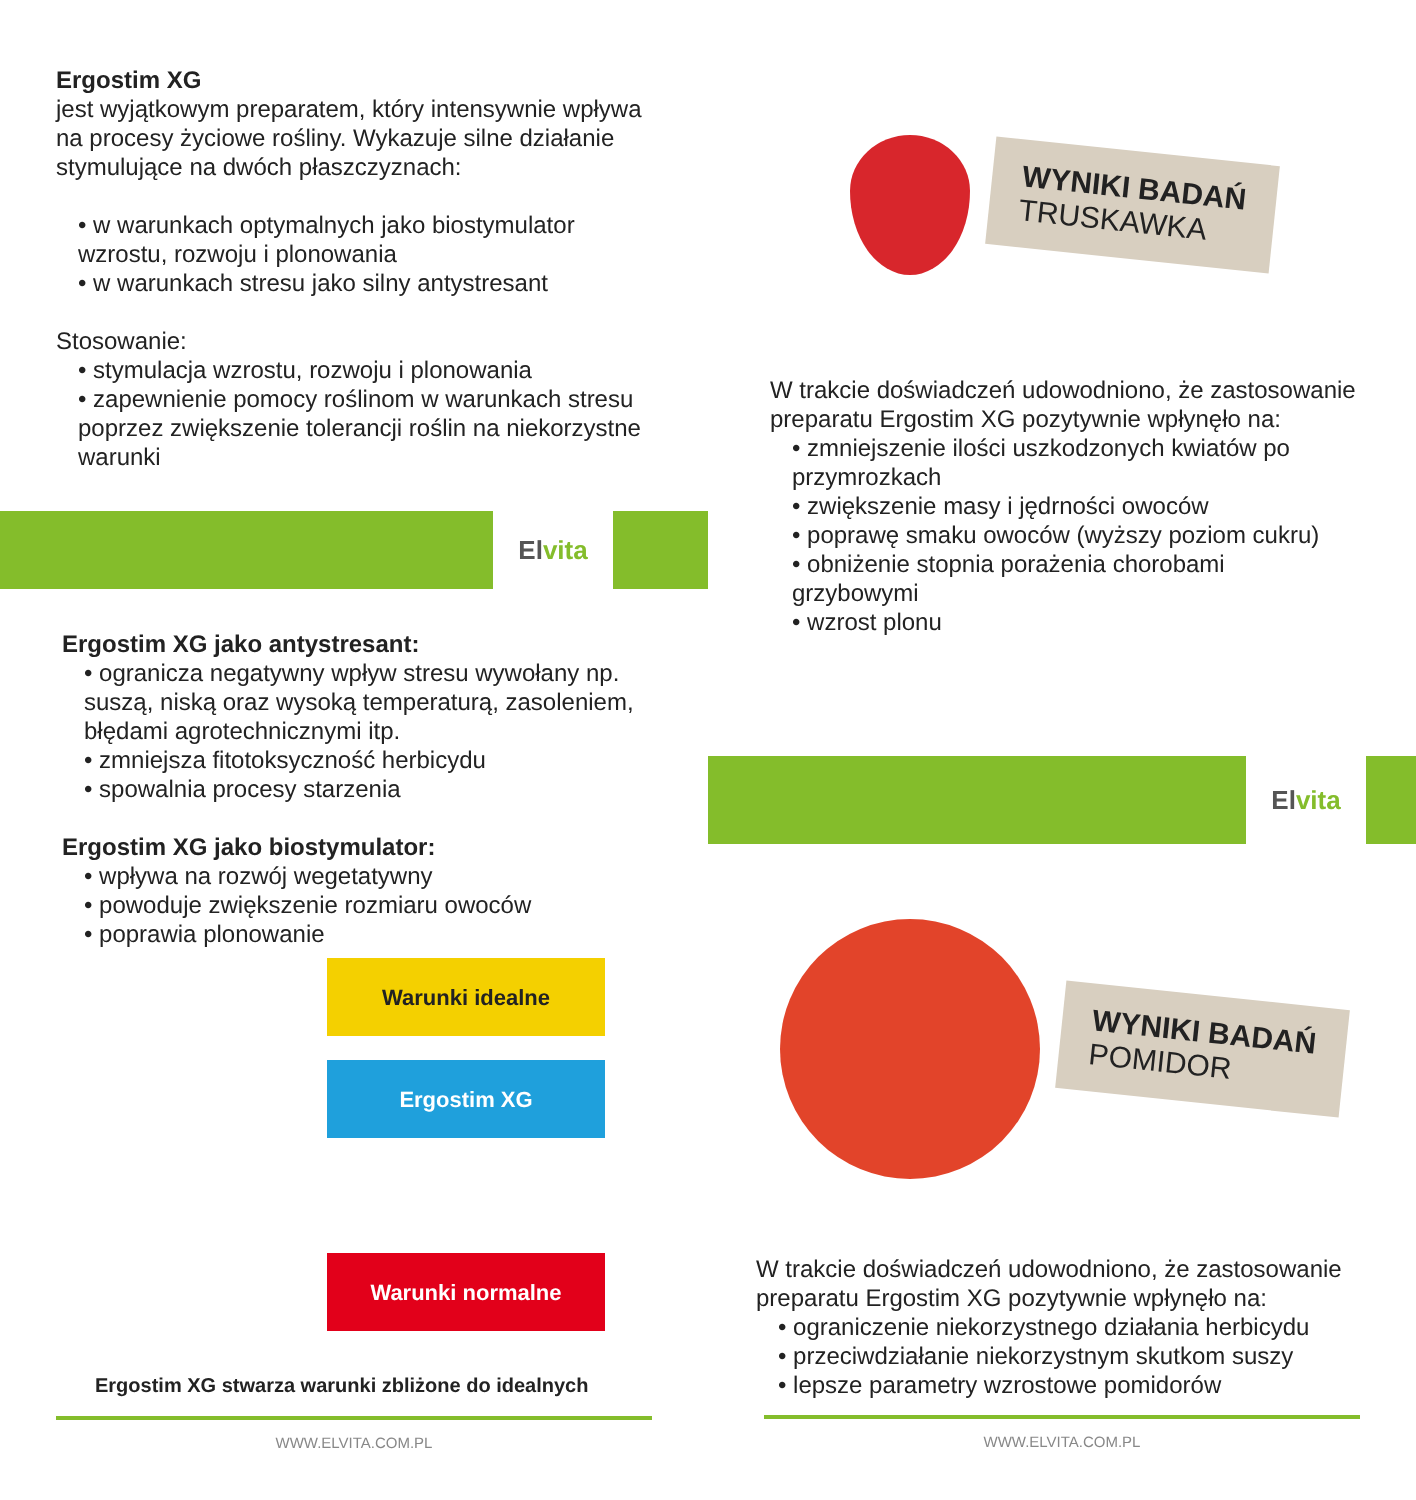Ergostim XG
jest wyjątkowym preparatem, który intensywnie wpływa na procesy życiowe rośliny. Wykazuje silne działanie stymulujące na dwóch płaszczyznach:
• w warunkach optymalnych jako biostymulator wzrostu, rozwoju i plonowania
• w warunkach stresu jako silny antystresant
Stosowanie:
• stymulacja wzrostu, rozwoju i plonowania
• zapewnienie pomocy roślinom w warunkach stresu poprzez zwiększenie tolerancji roślin na niekorzystne warunki
El vita
Ergostim XG jako antystresant:
• ogranicza negatywny wpływ stresu wywołany np. suszą, niską oraz wysoką temperaturą, zasoleniem, błędami agrotechnicznymi itp.
• zmniejsza fitotoksyczność herbicydu
• spowalnia procesy starzenia
Ergostim XG jako biostymulator:
• wpływa na rozwój wegetatywny
• powoduje zwiększenie rozmiaru owoców
• poprawia plonowanie
Warunki idealne
Ergostim XG
Warunki normalne
Ergostim XG stwarza warunki zbliżone do idealnych
WWW.ELVITA.COM.PL
WYNIKI BADAŃ
TRUSKAWKA
W trakcie doświadczeń udowodniono, że zastosowanie preparatu Ergostim XG pozytywnie wpłynęło na:
• zmniejszenie ilości uszkodzonych kwiatów po przymrozkach
• zwiększenie masy i jędrności owoców
• poprawę smaku owoców (wyższy poziom cukru)
• obniżenie stopnia porażenia chorobami grzybowymi
• wzrost plonu
El vita
WYNIKI BADAŃ
POMIDOR
W trakcie doświadczeń udowodniono, że zastosowanie preparatu Ergostim XG pozytywnie wpłynęło na:
• ograniczenie niekorzystnego działania herbicydu
• przeciwdziałanie niekorzystnym skutkom suszy
• lepsze parametry wzrostowe pomidorów
WWW.ELVITA.COM.PL